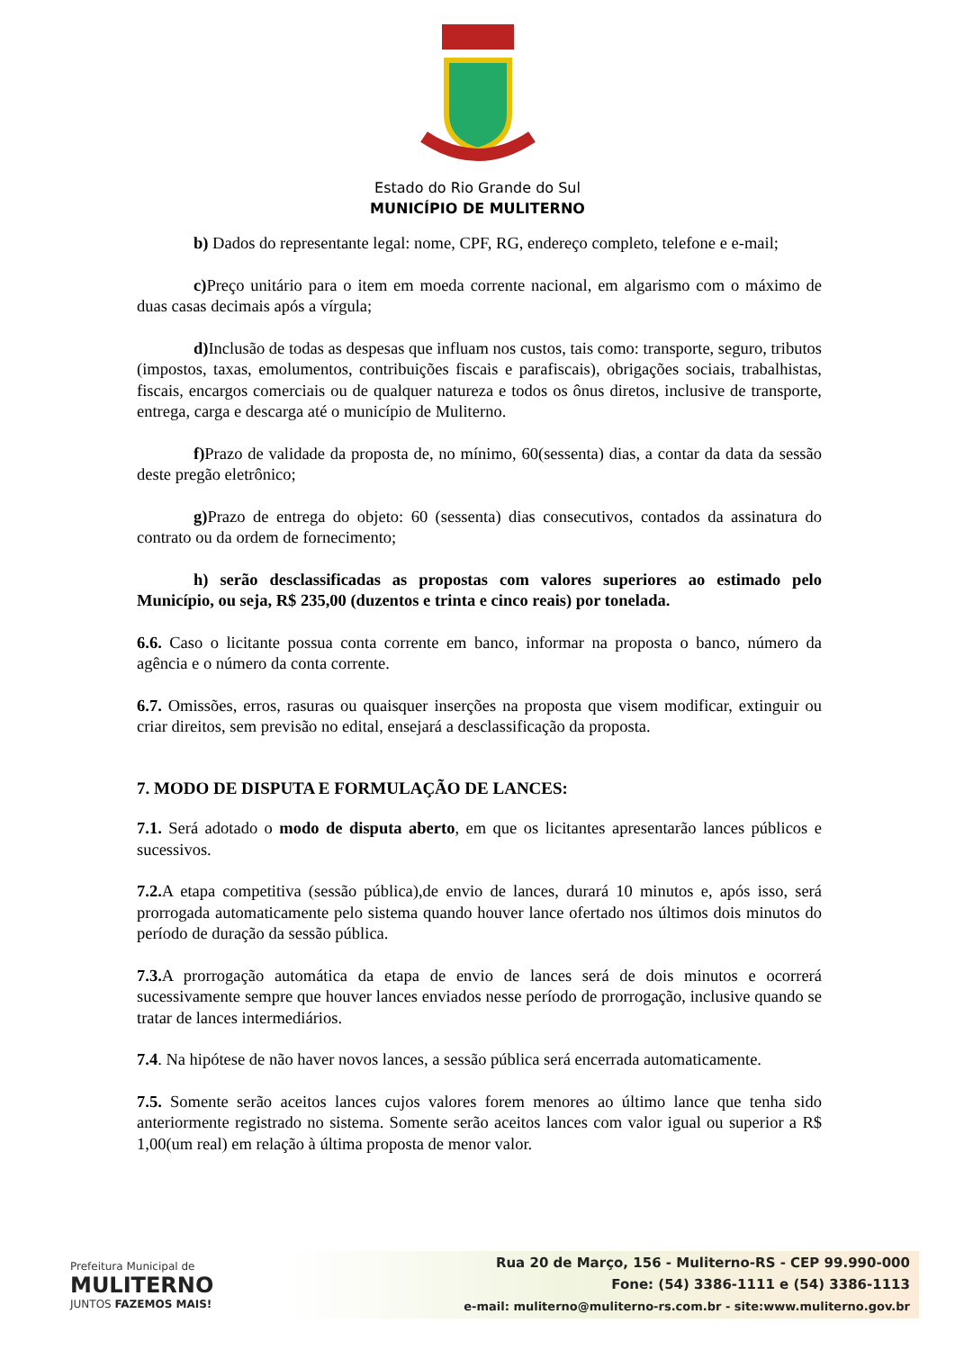Estado do Rio Grande do Sul
MUNICÍPIO DE MULITERNO
b) Dados do representante legal: nome, CPF, RG, endereço completo, telefone e e-mail;
c) Preço unitário para o item em moeda corrente nacional, em algarismo com o máximo de duas casas decimais após a vírgula;
d) Inclusão de todas as despesas que influam nos custos, tais como: transporte, seguro, tributos (impostos, taxas, emolumentos, contribuições fiscais e parafiscais), obrigações sociais, trabalhistas, fiscais, encargos comerciais ou de qualquer natureza e todos os ônus diretos, inclusive de transporte, entrega, carga e descarga até o município de Muliterno.
f) Prazo de validade da proposta de, no mínimo, 60(sessenta) dias, a contar da data da sessão deste pregão eletrônico;
g) Prazo de entrega do objeto: 60 (sessenta) dias consecutivos, contados da assinatura do contrato ou da ordem de fornecimento;
h) serão desclassificadas as propostas com valores superiores ao estimado pelo Município, ou seja, R$ 235,00 (duzentos e trinta e cinco reais) por tonelada.
6.6. Caso o licitante possua conta corrente em banco, informar na proposta o banco, número da agência e o número da conta corrente.
6.7. Omissões, erros, rasuras ou quaisquer inserções na proposta que visem modificar, extinguir ou criar direitos, sem previsão no edital, ensejará a desclassificação da proposta.
7. MODO DE DISPUTA E FORMULAÇÃO DE LANCES:
7.1. Será adotado o modo de disputa aberto, em que os licitantes apresentarão lances públicos e sucessivos.
7.2. A etapa competitiva (sessão pública),de envio de lances, durará 10 minutos e, após isso, será prorrogada automaticamente pelo sistema quando houver lance ofertado nos últimos dois minutos do período de duração da sessão pública.
7.3. A prorrogação automática da etapa de envio de lances será de dois minutos e ocorrerá sucessivamente sempre que houver lances enviados nesse período de prorrogação, inclusive quando se tratar de lances intermediários.
7.4. Na hipótese de não haver novos lances, a sessão pública será encerrada automaticamente.
7.5. Somente serão aceitos lances cujos valores forem menores ao último lance que tenha sido anteriormente registrado no sistema. Somente serão aceitos lances com valor igual ou superior a R$ 1,00(um real) em relação à última proposta de menor valor.
Prefeitura Municipal de
MULITERNO
JUNTOS FAZEMOS MAIS!
Rua 20 de Março, 156 - Muliterno-RS - CEP 99.990-000
Fone: (54) 3386-1111 e (54) 3386-1113
e-mail: muliterno@muliterno-rs.com.br - site:www.muliterno.gov.br